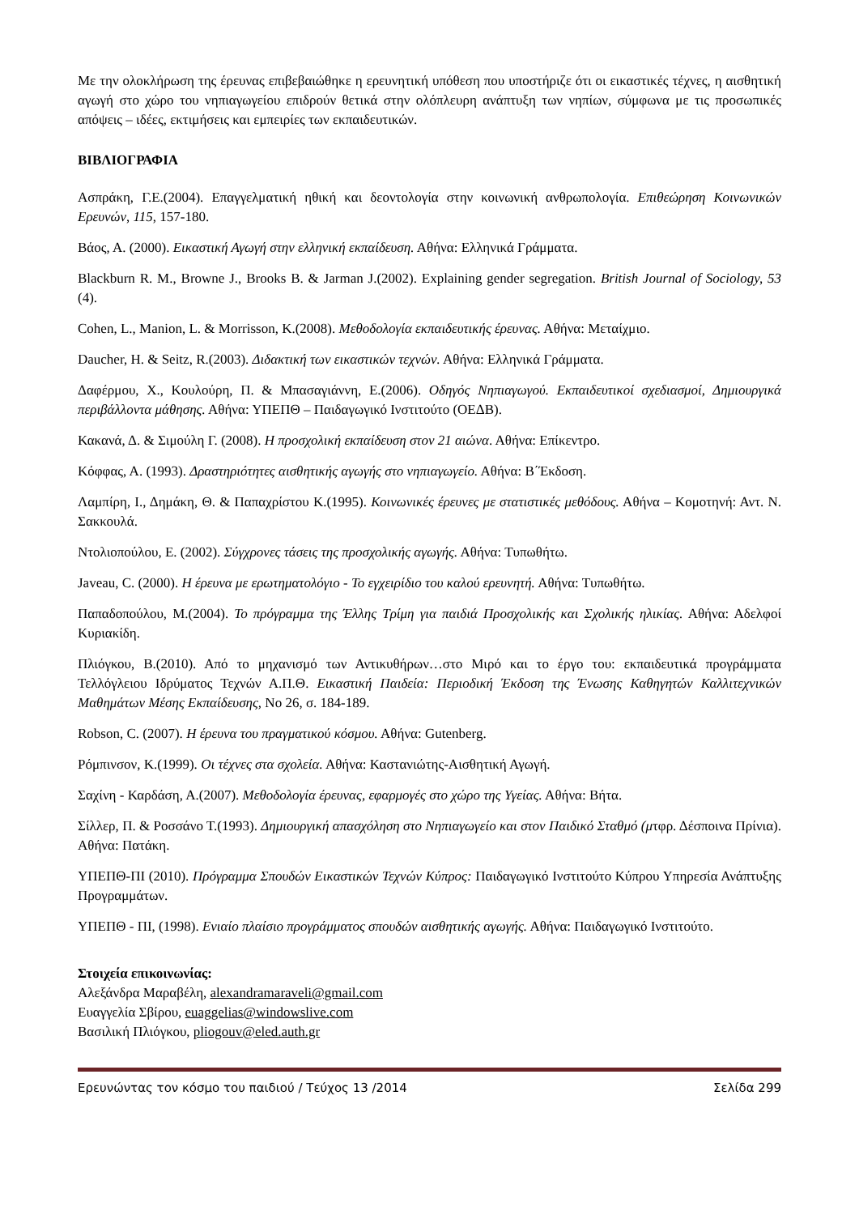Με την ολοκλήρωση της έρευνας επιβεβαιώθηκε η ερευνητική υπόθεση που υποστήριζε ότι οι εικαστικές τέχνες, η αισθητική αγωγή στο χώρο του νηπιαγωγείου επιδρούν θετικά στην ολόπλευρη ανάπτυξη των νηπίων, σύμφωνα με τις προσωπικές απόψεις – ιδέες, εκτιμήσεις και εμπειρίες των εκπαιδευτικών.
ΒΙΒΛΙΟΓΡΑΦΙΑ
Ασπράκη, Γ.Ε.(2004). Επαγγελματική ηθική και δεοντολογία στην κοινωνική ανθρωπολογία. Επιθεώρηση Κοινωνικών Ερευνών, 115, 157-180.
Βάος, Α. (2000). Εικαστική Αγωγή στην ελληνική εκπαίδευση. Αθήνα: Ελληνικά Γράμματα.
Blackburn R. M., Browne J., Brooks B. & Jarman J.(2002). Explaining gender segregation. British Journal of Sociology, 53 (4).
Cohen, L., Manion, L. & Morrisson, K.(2008). Μεθοδολογία εκπαιδευτικής έρευνας. Αθήνα: Μεταίχμιο.
Daucher, H. & Seitz, R.(2003). Διδακτική των εικαστικών τεχνών. Αθήνα: Ελληνικά Γράμματα.
Δαφέρμου, Χ., Κουλούρη, Π. & Μπασαγιάννη, Ε.(2006). Οδηγός Νηπιαγωγού. Εκπαιδευτικοί σχεδιασμοί, Δημιουργικά περιβάλλοντα μάθησης. Αθήνα: ΥΠΕΠΘ – Παιδαγωγικό Ινστιτούτο (ΟΕΔΒ).
Κακανά, Δ. & Σιμούλη Γ. (2008). Η προσχολική εκπαίδευση στον 21 αιώνα. Αθήνα: Επίκεντρο.
Κόφφας, Α. (1993). Δραστηριότητες αισθητικής αγωγής στο νηπιαγωγείο. Αθήνα: Β΄Έκδοση.
Λαμπίρη, Ι., Δημάκη, Θ. & Παπαχρίστου Κ.(1995). Κοινωνικές έρευνες με στατιστικές μεθόδους. Αθήνα – Κομοτηνή: Αντ. Ν. Σακκουλά.
Ντολιοπούλου, Ε. (2002). Σύγχρονες τάσεις της προσχολικής αγωγής. Αθήνα: Τυπωθήτω.
Javeau, C. (2000). Η έρευνα με ερωτηματολόγιο - Το εγχειρίδιο του καλού ερευνητή. Αθήνα: Τυπωθήτω.
Παπαδοπούλου, Μ.(2004). Το πρόγραμμα της Έλλης Τρίμη για παιδιά Προσχολικής και Σχολικής ηλικίας. Αθήνα: Αδελφοί Κυριακίδη.
Πλιόγκου, Β.(2010). Από το μηχανισμό των Αντικυθήρων…στο Μιρό και το έργο του: εκπαιδευτικά προγράμματα Τελλόγλειου Ιδρύματος Τεχνών Α.Π.Θ. Εικαστική Παιδεία: Περιοδική Έκδοση της Ένωσης Καθηγητών Καλλιτεχνικών Μαθημάτων Μέσης Εκπαίδευσης, Νο 26, σ. 184-189.
Robson, C. (2007). Η έρευνα του πραγματικού κόσμου. Αθήνα: Gutenberg.
Ρόμπινσον, Κ.(1999). Οι τέχνες στα σχολεία. Αθήνα: Καστανιώτης-Αισθητική Αγωγή.
Σαχίνη - Καρδάση, Α.(2007). Μεθοδολογία έρευνας, εφαρμογές στο χώρο της Υγείας. Αθήνα: Βήτα.
Σίλλερ, Π. & Ροσσάνο Τ.(1993). Δημιουργική απασχόληση στο Νηπιαγωγείο και στον Παιδικό Σταθμό (μτφρ. Δέσποινα Πρίνια). Αθήνα: Πατάκη.
ΥΠΕΠΘ-ΠΙ (2010). Πρόγραμμα Σπουδών Εικαστικών Τεχνών Κύπρος: Παιδαγωγικό Ινστιτούτο Κύπρου Υπηρεσία Ανάπτυξης Προγραμμάτων.
ΥΠΕΠΘ - ΠΙ, (1998). Ενιαίο πλαίσιο προγράμματος σπουδών αισθητικής αγωγής. Αθήνα: Παιδαγωγικό Ινστιτούτο.
Στοιχεία επικοινωνίας:
Αλεξάνδρα Μαραβέλη, alexandramaraveli@gmail.com
Ευαγγελία Σβίρου, euaggelias@windowslive.com
Βασιλική Πλιόγκου, pliogouv@eled.auth.gr
Ερευνώντας τον κόσμο του παιδιού / Τεύχος 13 /2014 Σελίδα 299